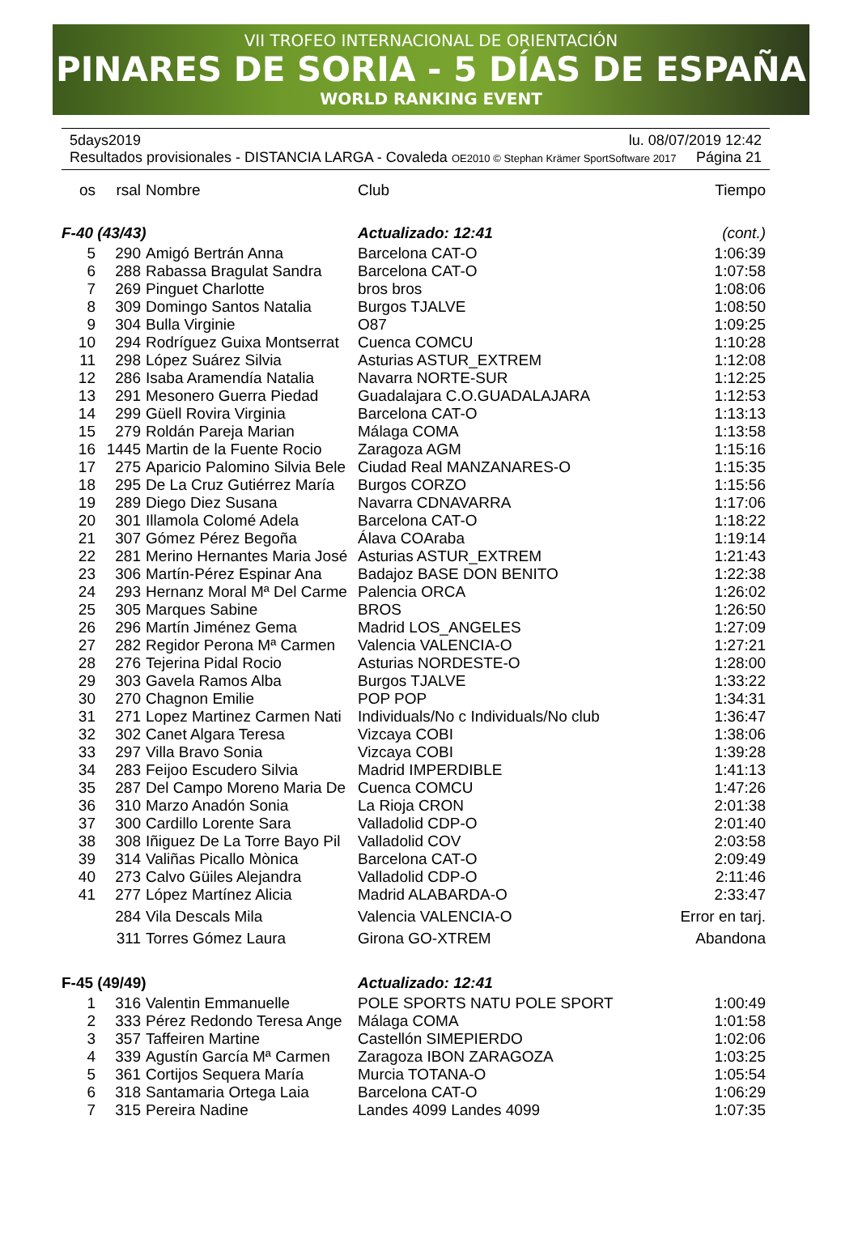VII TROFEO INTERNACIONAL DE ORIENTACIÓN
PINARES DE SORIA - 5 DÍAS DE ESPAÑA
WORLD RANKING EVENT
5days2019 lu. 08/07/2019 12:42
Resultados provisionales - DISTANCIA LARGA - Covaleda OE2010 © Stephan Krämer SportSoftware 2017 Página 21
| os | rsal | Nombre | Club | Tiempo |
| --- | --- | --- | --- | --- |
| F-40 (43/43) | | | Actualizado: 12:41 | (cont.) |
| 5 | 290 | Amigó Bertrán Anna | Barcelona CAT-O | 1:06:39 |
| 6 | 288 | Rabassa Bragulat Sandra | Barcelona CAT-O | 1:07:58 |
| 7 | 269 | Pinguet Charlotte | bros bros | 1:08:06 |
| 8 | 309 | Domingo Santos Natalia | Burgos TJALVE | 1:08:50 |
| 9 | 304 | Bulla Virginie | O87 | 1:09:25 |
| 10 | 294 | Rodríguez Guixa Montserrat | Cuenca COMCU | 1:10:28 |
| 11 | 298 | López Suárez Silvia | Asturias ASTUR_EXTREM | 1:12:08 |
| 12 | 286 | Isaba Aramendía Natalia | Navarra NORTE-SUR | 1:12:25 |
| 13 | 291 | Mesonero Guerra Piedad | Guadalajara C.O.GUADALAJARA | 1:12:53 |
| 14 | 299 | Güell Rovira Virginia | Barcelona CAT-O | 1:13:13 |
| 15 | 279 | Roldán Pareja Marian | Málaga COMA | 1:13:58 |
| 16 | 1445 | Martin de la Fuente Rocio | Zaragoza AGM | 1:15:16 |
| 17 | 275 | Aparicio Palomino Silvia Bele | Ciudad Real MANZANARES-O | 1:15:35 |
| 18 | 295 | De La Cruz Gutiérrez María | Burgos CORZO | 1:15:56 |
| 19 | 289 | Diego Diez Susana | Navarra CDNAVARRA | 1:17:06 |
| 20 | 301 | Illamola Colomé Adela | Barcelona CAT-O | 1:18:22 |
| 21 | 307 | Gómez Pérez Begoña | Álava COAraba | 1:19:14 |
| 22 | 281 | Merino Hernantes Maria José | Asturias ASTUR_EXTREM | 1:21:43 |
| 23 | 306 | Martín-Pérez Espinar Ana | Badajoz BASE DON BENITO | 1:22:38 |
| 24 | 293 | Hernanz Moral Mª Del Carme | Palencia ORCA | 1:26:02 |
| 25 | 305 | Marques Sabine | BROS | 1:26:50 |
| 26 | 296 | Martín Jiménez Gema | Madrid LOS_ANGELES | 1:27:09 |
| 27 | 282 | Regidor Perona Mª Carmen | Valencia VALENCIA-O | 1:27:21 |
| 28 | 276 | Tejerina Pidal Rocio | Asturias NORDESTE-O | 1:28:00 |
| 29 | 303 | Gavela Ramos Alba | Burgos TJALVE | 1:33:22 |
| 30 | 270 | Chagnon Emilie | POP POP | 1:34:31 |
| 31 | 271 | Lopez Martinez Carmen Nati | Individuals/No c Individuals/No club | 1:36:47 |
| 32 | 302 | Canet Algara Teresa | Vizcaya COBI | 1:38:06 |
| 33 | 297 | Villa Bravo Sonia | Vizcaya COBI | 1:39:28 |
| 34 | 283 | Feijoo Escudero Silvia | Madrid IMPERDIBLE | 1:41:13 |
| 35 | 287 | Del Campo Moreno Maria De | Cuenca COMCU | 1:47:26 |
| 36 | 310 | Marzo Anadón Sonia | La Rioja CRON | 2:01:38 |
| 37 | 300 | Cardillo Lorente Sara | Valladolid CDP-O | 2:01:40 |
| 38 | 308 | Iñiguez De La Torre Bayo Pil | Valladolid COV | 2:03:58 |
| 39 | 314 | Valiñas Picallo Mònica | Barcelona CAT-O | 2:09:49 |
| 40 | 273 | Calvo Güiles Alejandra | Valladolid CDP-O | 2:11:46 |
| 41 | 277 | López Martínez Alicia | Madrid ALABARDA-O | 2:33:47 |
| | 284 | Vila Descals Mila | Valencia VALENCIA-O | Error en tarj. |
| | 311 | Torres Gómez Laura | Girona GO-XTREM | Abandona |
| F-45 (49/49) | | | Actualizado: 12:41 | |
| 1 | 316 | Valentin Emmanuelle | POLE SPORTS NATU POLE SPORT | 1:00:49 |
| 2 | 333 | Pérez Redondo Teresa Ange | Málaga COMA | 1:01:58 |
| 3 | 357 | Taffeiren Martine | Castellón SIMEPIERDO | 1:02:06 |
| 4 | 339 | Agustín García Mª Carmen | Zaragoza IBON ZARAGOZA | 1:03:25 |
| 5 | 361 | Cortijos Sequera María | Murcia TOTANA-O | 1:05:54 |
| 6 | 318 | Santamaria Ortega Laia | Barcelona CAT-O | 1:06:29 |
| 7 | 315 | Pereira Nadine | Landes 4099 Landes 4099 | 1:07:35 |